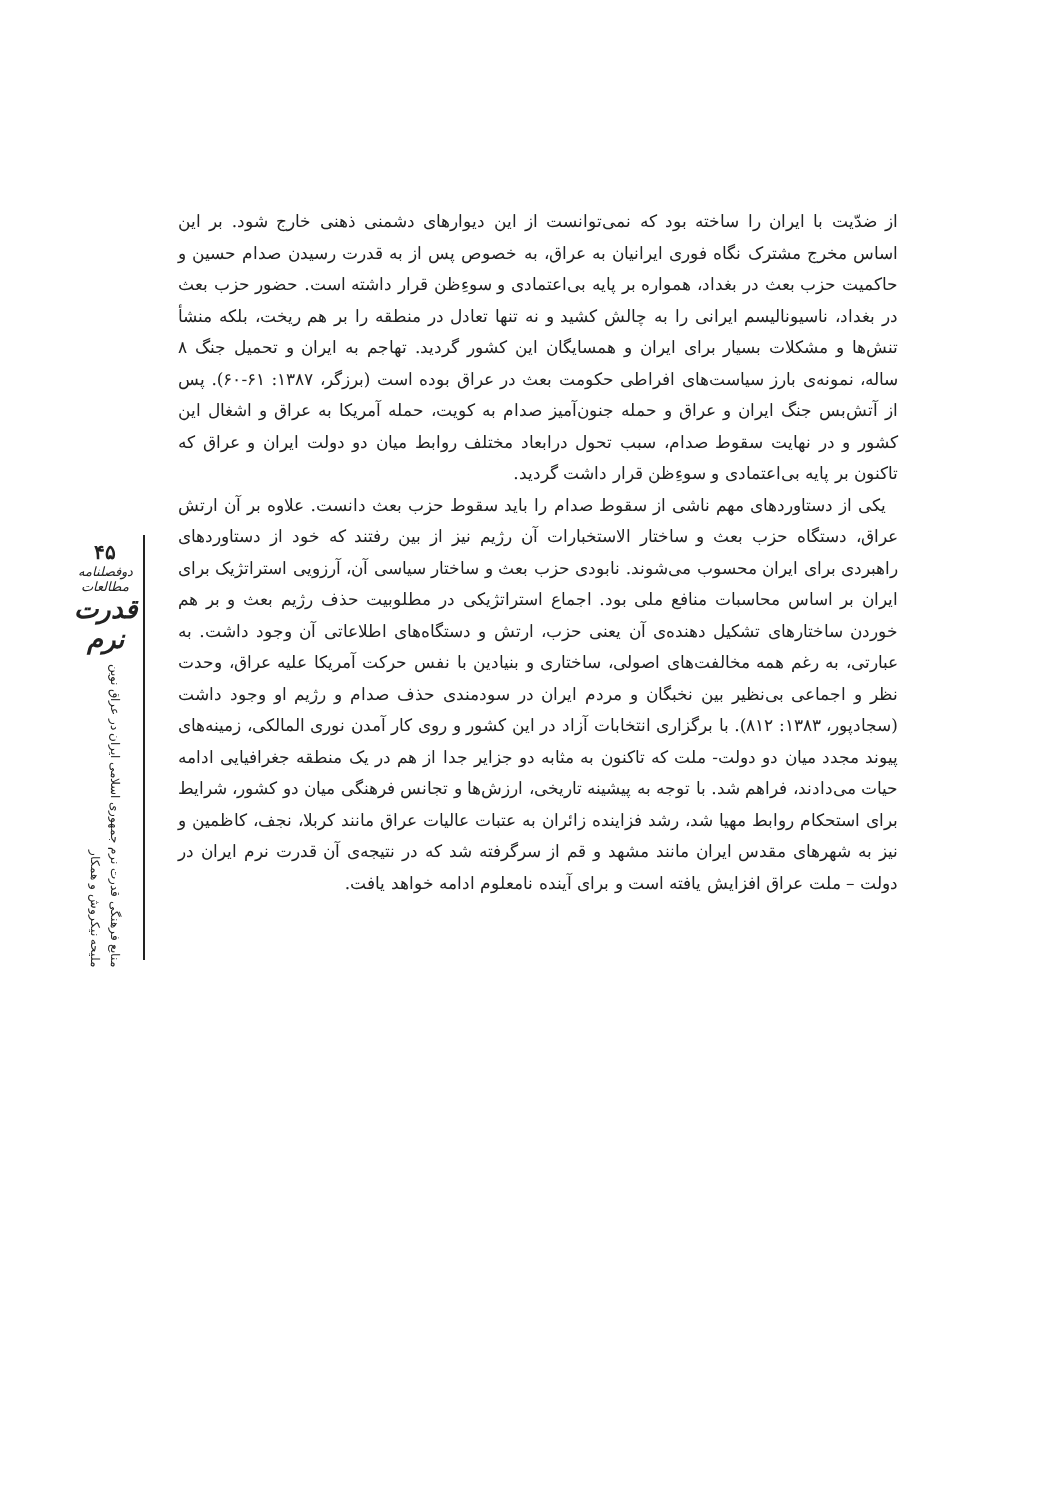۴۵
دوفصلنامه مطالعات
قدرت نرم
منابع فرهنگی قدرت نرم جمهوری اسلامی ایران در عراق نوین ملیحه نیکروش و همکار
از ضدّیت با ایران را ساخته بود که نمی‌توانست از این دیوارهای دشمنی ذهنی خارج شود. بر این اساس مخرج مشترک نگاه فوری ایرانیان به عراق، به خصوص پس از به قدرت رسیدن صدام حسین و حاکمیت حزب بعث در بغداد، همواره بر پایه بی‌اعتمادی و سوءِظن قرار داشته است. حضور حزب بعث در بغداد، ناسیونالیسم ایرانی را به چالش کشید و نه تنها تعادل در منطقه را بر هم ریخت، بلکه منشأ تنش‌ها و مشکلات بسیار برای ایران و همسایگان این کشور گردید. تهاجم به ایران و تحمیل جنگ ۸ ساله، نمونه‌ی بارز سیاست‌های افراطی حکومت بعث در عراق بوده است (برزگر، ۱۳۸۷: ۶۱-۶۰). پس از آتش‌بس جنگ ایران و عراق و حمله جنون‌آمیز صدام به کویت، حمله آمریکا به عراق و اشغال این کشور و در نهایت سقوط صدام، سبب تحول درابعاد مختلف روابط میان دو دولت ایران و عراق که تاکنون بر پایه بی‌اعتمادی و سوءِظن قرار داشت گردید.
یکی از دستاوردهای مهم ناشی از سقوط صدام را باید سقوط حزب بعث دانست. علاوه بر آن ارتش عراق، دستگاه حزب بعث و ساختار الاستخبارات آن رژیم نیز از بین رفتند که خود از دستاوردهای راهبردی برای ایران محسوب می‌شوند. نابودی حزب بعث و ساختار سیاسی آن، آرزویی استراتژیک برای ایران بر اساس محاسبات منافع ملی بود. اجماع استراتژیکی در مطلوبیت حذف رژیم بعث و بر هم خوردن ساختارهای تشکیل دهنده‌ی آن یعنی حزب، ارتش و دستگاه‌های اطلاعاتی آن وجود داشت. به عبارتی، به رغم همه مخالفت‌های اصولی، ساختاری و بنیادین با نفس حرکت آمریکا علیه عراق، وحدت نظر و اجماعی بی‌نظیر بین نخبگان و مردم ایران در سودمندی حذف صدام و رژیم او وجود داشت (سجادپور، ۱۳۸۳: ۸۱۲). با برگزاری انتخابات آزاد در این کشور و روی کار آمدن نوری المالکی، زمینه‌های پیوند مجدد میان دو دولت- ملت که تاکنون به مثابه دو جزایر جدا از هم در یک منطقه جغرافیایی ادامه حیات می‌دادند، فراهم شد. با توجه به پیشینه تاریخی، ارزش‌ها و تجانس فرهنگی میان دو کشور، شرایط برای استحکام روابط مهیا شد، رشد فزاینده زائران به عتبات عالیات عراق مانند کربلا، نجف، کاظمین و نیز به شهرهای مقدس ایران مانند مشهد و قم از سرگرفته شد که در نتیجه‌ی آن قدرت نرم ایران در دولت – ملت عراق افزایش یافته است و برای آینده نامعلوم ادامه خواهد یافت.